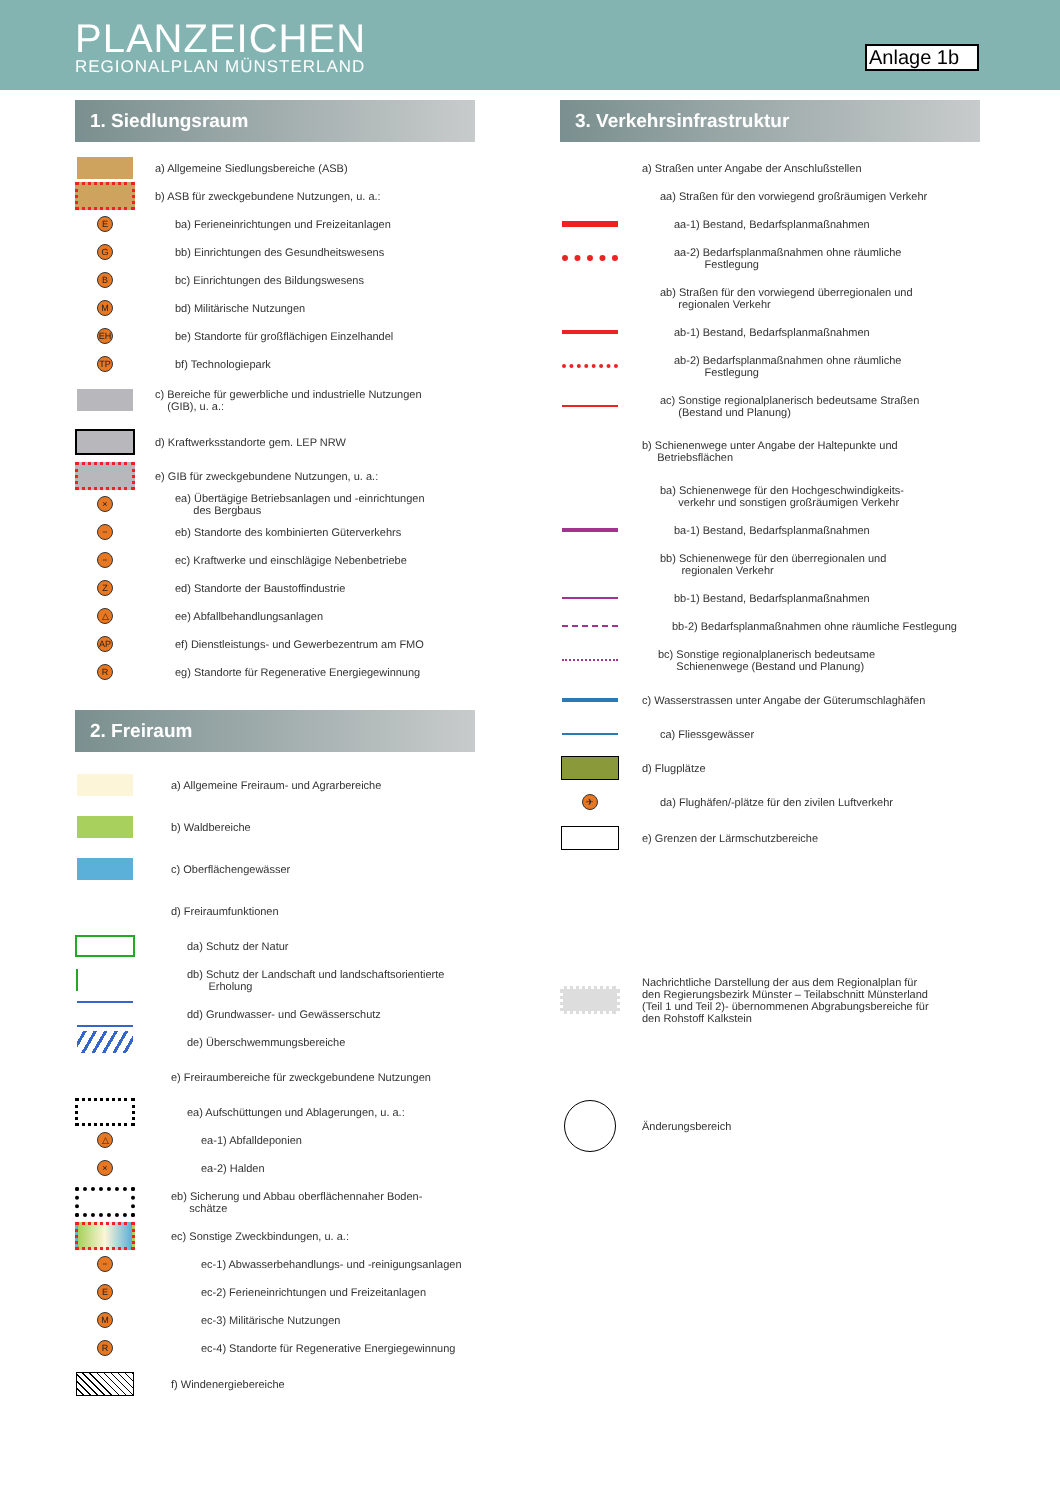PLANZEICHEN
REGIONALPLAN MÜNSTERLAND
Anlage 1b
1. Siedlungsraum
a) Allgemeine Siedlungsbereiche (ASB)
b) ASB für zweckgebundene Nutzungen, u. a.:
E
ba) Ferieneinrichtungen und Freizeitanlagen
G
bb) Einrichtungen des Gesundheitswesens
B
bc) Einrichtungen des Bildungswesens
M
bd) Militärische Nutzungen
EH
be) Standorte für großflächigen Einzelhandel
TP
bf) Technologiepark
c) Bereiche für gewerbliche und industrielle Nutzungen
(GIB), u. a.:
d) Kraftwerksstandorte gem. LEP NRW
e) GIB für zweckgebundene Nutzungen, u. a.:
×
ea) Übertägige Betriebsanlagen und -einrichtungen
des Bergbaus
−
eb) Standorte des kombinierten Güterverkehrs
−
ec) Kraftwerke und einschlägige Nebenbetriebe
Z
ed) Standorte der Baustoffindustrie
△
ee) Abfallbehandlungsanlagen
AP
ef) Dienstleistungs- und Gewerbezentrum am FMO
R
eg) Standorte für Regenerative Energiegewinnung
2. Freiraum
a) Allgemeine Freiraum- und Agrarbereiche
b) Waldbereiche
c) Oberflächengewässer
d) Freiraumfunktionen
da) Schutz der Natur
db) Schutz der Landschaft und landschaftsorientierte
Erholung
dd) Grundwasser- und Gewässerschutz
de) Überschwemmungsbereiche
e) Freiraumbereiche für zweckgebundene Nutzungen
ea) Aufschüttungen und Ablagerungen, u. a.:
△
ea-1) Abfalldeponien
×
ea-2) Halden
eb) Sicherung und Abbau oberflächennaher Boden-
schätze
ec) Sonstige Zweckbindungen, u. a.:
−
ec-1) Abwasserbehandlungs- und -reinigungsanlagen
E
ec-2) Ferieneinrichtungen und Freizeitanlagen
M
ec-3) Militärische Nutzungen
R
ec-4) Standorte für Regenerative Energiegewinnung
f) Windenergiebereiche
3. Verkehrsinfrastruktur
a) Straßen unter Angabe der Anschlußstellen
aa) Straßen für den vorwiegend großräumigen Verkehr
aa-1) Bestand, Bedarfsplanmaßnahmen
aa-2) Bedarfsplanmaßnahmen ohne räumliche
Festlegung
ab) Straßen für den vorwiegend überregionalen und
regionalen Verkehr
ab-1) Bestand, Bedarfsplanmaßnahmen
ab-2) Bedarfsplanmaßnahmen ohne räumliche
Festlegung
ac) Sonstige regionalplanerisch bedeutsame Straßen
(Bestand und Planung)
b) Schienenwege unter Angabe der Haltepunkte und
Betriebsflächen
ba) Schienenwege für den Hochgeschwindigkeits-
verkehr und sonstigen großräumigen Verkehr
ba-1) Bestand, Bedarfsplanmaßnahmen
bb) Schienenwege für den überregionalen und
regionalen Verkehr
bb-1) Bestand, Bedarfsplanmaßnahmen
bb-2) Bedarfsplanmaßnahmen ohne räumliche Festlegung
bc) Sonstige regionalplanerisch bedeutsame
Schienenwege (Bestand und Planung)
c) Wasserstrassen unter Angabe der Güterumschlaghäfen
ca) Fliessgewässer
d) Flugplätze
✈
da) Flughäfen/-plätze für den zivilen Luftverkehr
e) Grenzen der Lärmschutzbereiche
Nachrichtliche Darstellung der aus dem Regionalplan für
den Regierungsbezirk Münster – Teilabschnitt Münsterland
(Teil 1 und Teil 2)- übernommenen Abgrabungsbereiche für
den Rohstoff Kalkstein
Änderungsbereich